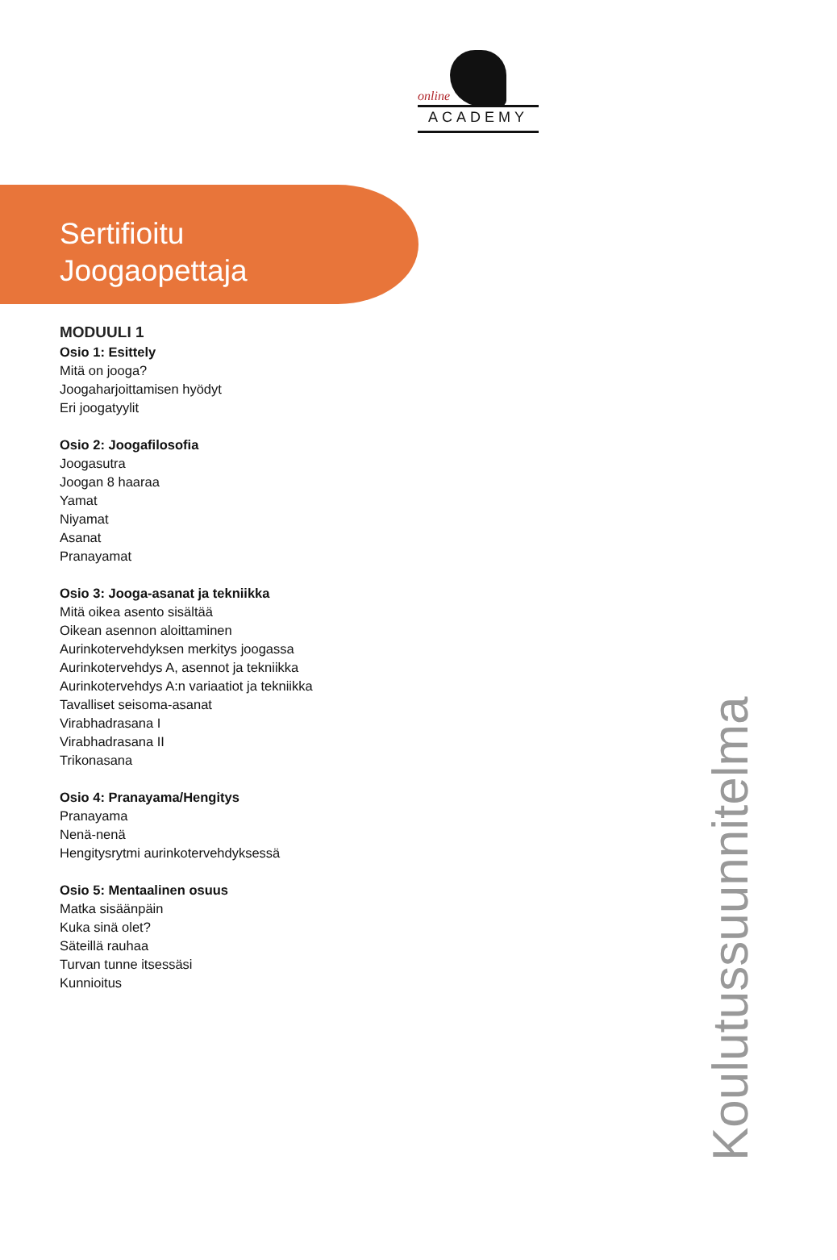online
ACADEMY
Sertifioitu
Joogaopettaja
MODUULI 1
Osio 1: Esittely
Mitä on jooga?
Joogaharjoittamisen hyödyt
Eri joogatyylit
Osio 2: Joogafilosofia
Joogasutra
Joogan 8 haaraa
Yamat
Niyamat
Asanat
Pranayamat
Osio 3: Jooga-asanat ja tekniikka
Mitä oikea asento sisältää
Oikean asennon aloittaminen
Aurinkotervehdyksen merkitys joogassa
Aurinkotervehdys A, asennot ja tekniikka
Aurinkotervehdys A:n variaatiot ja tekniikka
Tavalliset seisoma-asanat
Virabhadrasana I
Virabhadrasana II
Trikonasana
Osio 4: Pranayama/Hengitys
Pranayama
Nenä-nenä
Hengitysrytmi aurinkotervehdyksessä
Osio 5: Mentaalinen osuus
Matka sisäänpäin
Kuka sinä olet?
Säteillä rauhaa
Turvan tunne itsessäsi
Kunnioitus
Koulutussuunnitelma